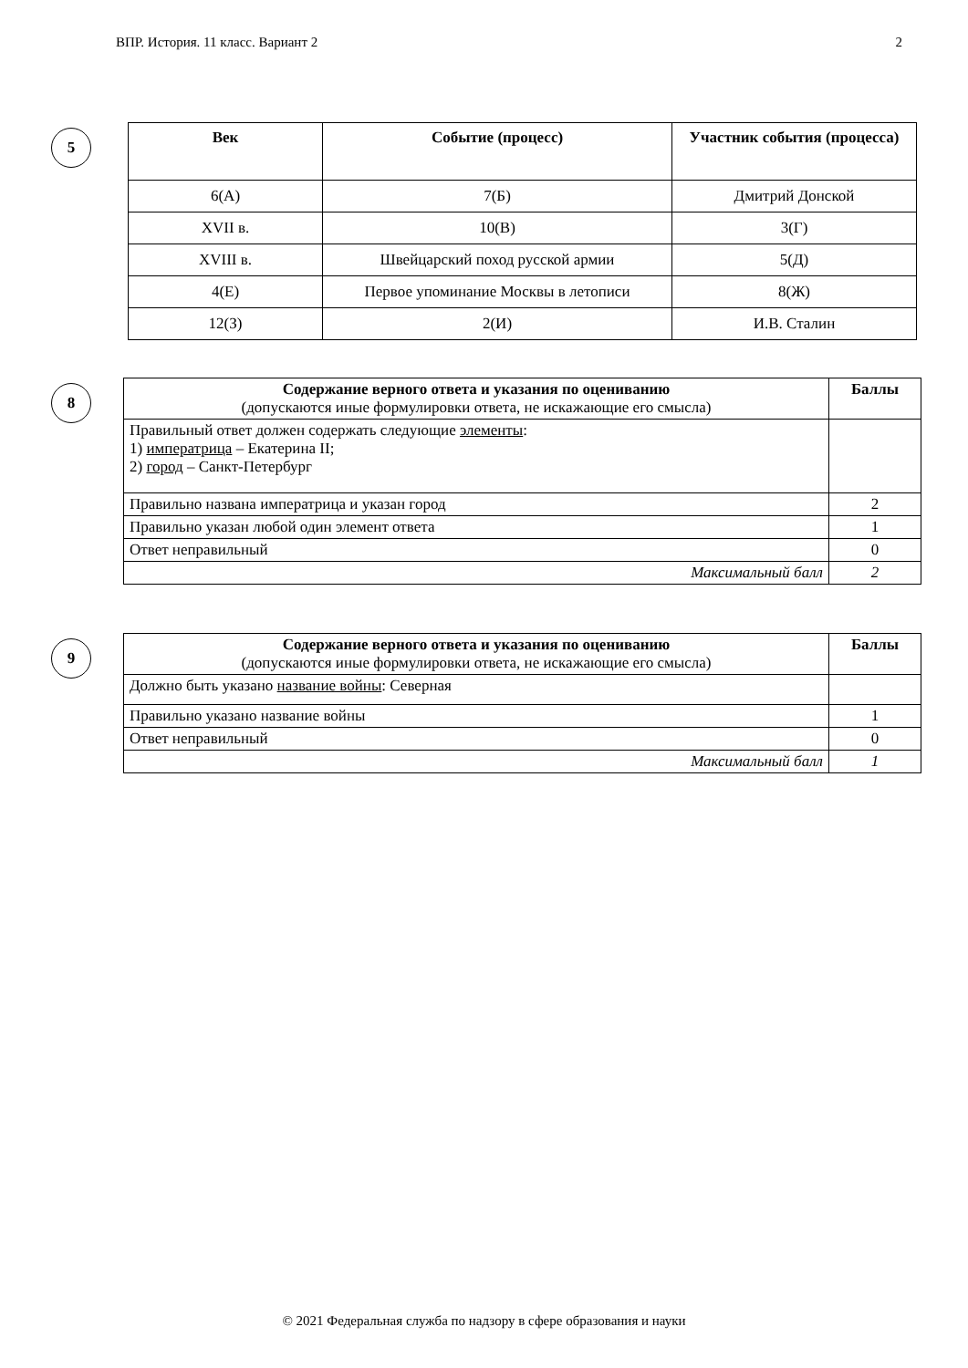ВПР. История. 11 класс. Вариант 2 2
5
| Век | Событие (процесс) | Участник события (процесса) |
| --- | --- | --- |
| 6(А) | 7(Б) | Дмитрий Донской |
| XVII в. | 10(В) | 3(Г) |
| XVIII в. | Швейцарский поход русской армии | 5(Д) |
| 4(Е) | Первое упоминание Москвы в летописи | 8(Ж) |
| 12(З) | 2(И) | И.В. Сталин |
8
| Содержание верного ответа и указания по оцениванию (допускаются иные формулировки ответа, не искажающие его смысла) | Баллы |
| Правильный ответ должен содержать следующие элементы : 1) императрица – Екатерина II; 2) город – Санкт-Петербург | |
| Правильно названа императрица и указан город | 2 |
| Правильно указан любой один элемент ответа | 1 |
| Ответ неправильный | 0 |
| Максимальный балл | 2 |
9
| Содержание верного ответа и указания по оцениванию (допускаются иные формулировки ответа, не искажающие его смысла) | Баллы |
| Должно быть указано название войны : Северная | |
| Правильно указано название войны | 1 |
| Ответ неправильный | 0 |
| Максимальный балл | 1 |
© 2021 Федеральная служба по надзору в сфере образования и науки